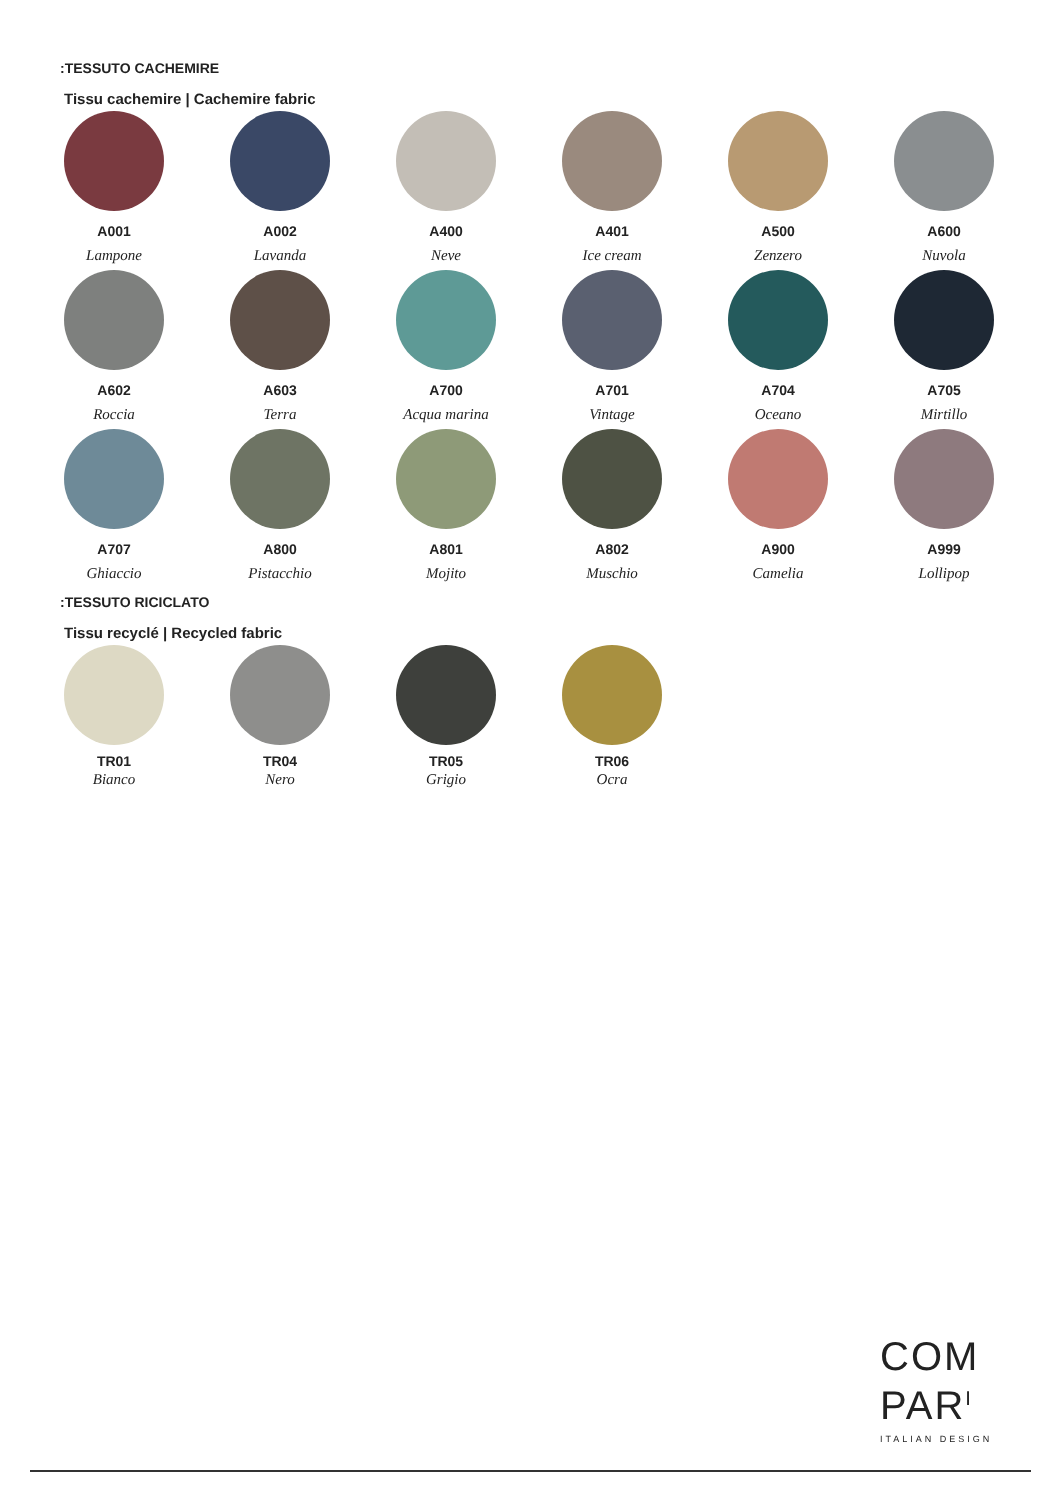:TESSUTO CACHEMIRE
Tissu cachemire | Cachemire fabric
A001
Lampone
A002
Lavanda
A400
Neve
A401
Ice cream
A500
Zenzero
A600
Nuvola
A602
Roccia
A603
Terra
A700
Acqua marina
A701
Vintage
A704
Oceano
A705
Mirtillo
A707
Ghiaccio
A800
Pistacchio
A801
Mojito
A802
Muschio
A900
Camelia
A999
Lollipop
:TESSUTO RICICLATO
Tissu recyclé | Recycled fabric
TR01
Bianco
TR04
Nero
TR05
Grigio
TR06
Ocra
COM
PAR<sup>I</sup>
ITALIAN DESIGN